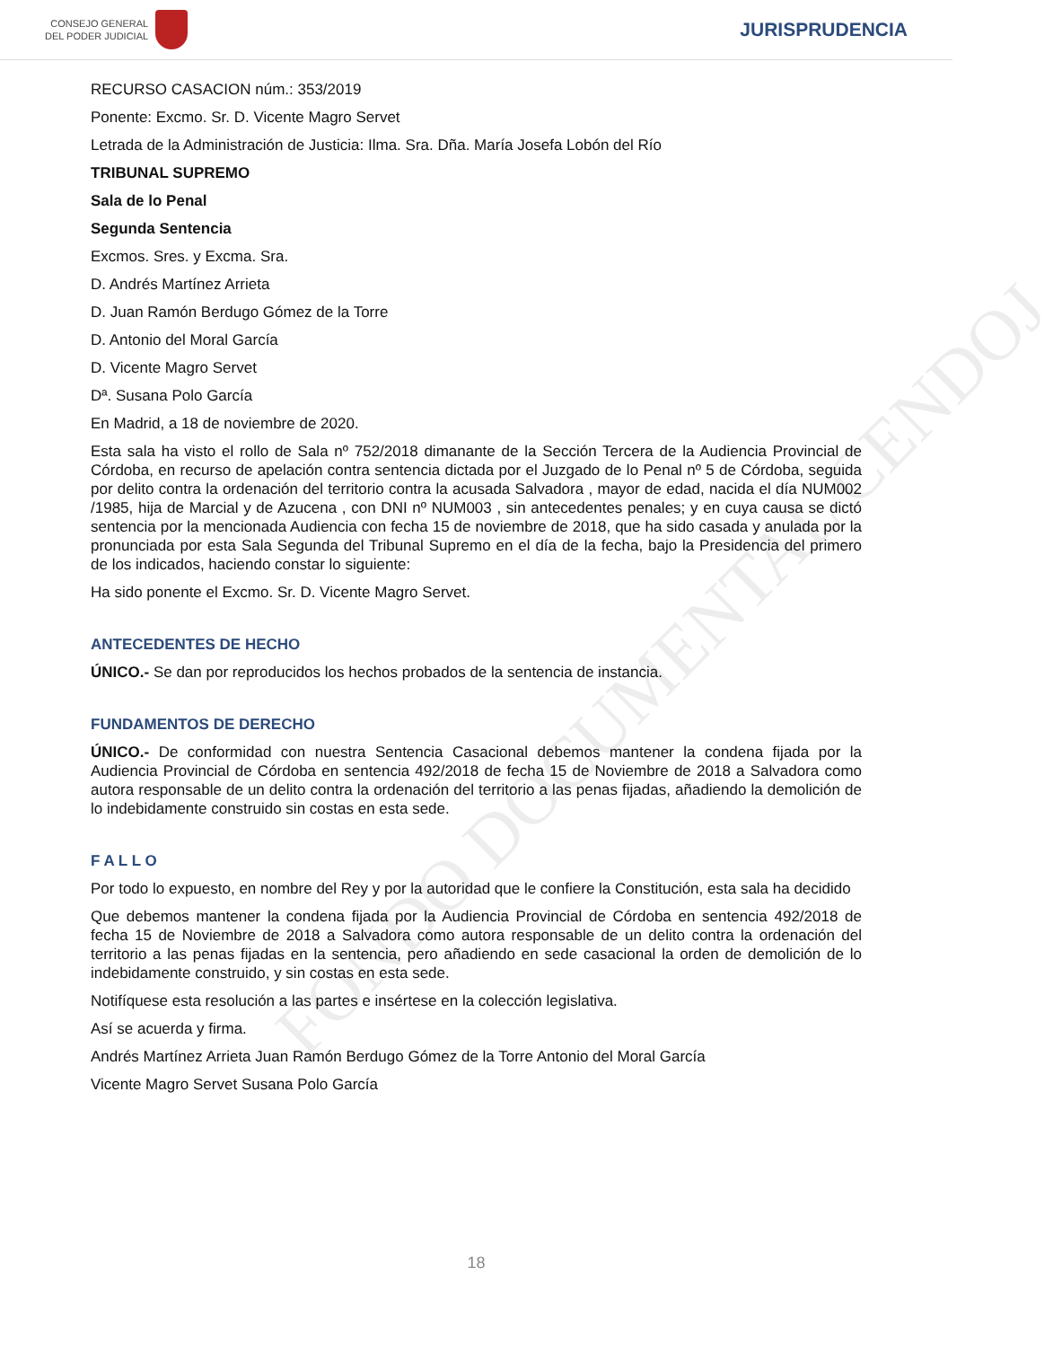FONDO DOCUMENTAL CENDOJ
CONSEJO GENERAL
DEL PODER JUDICIAL
JURISPRUDENCIA
RECURSO CASACION núm.: 353/2019
Ponente: Excmo. Sr. D. Vicente Magro Servet
Letrada de la Administración de Justicia: Ilma. Sra. Dña. María Josefa Lobón del Río
TRIBUNAL SUPREMO
Sala de lo Penal
Segunda Sentencia
Excmos. Sres. y Excma. Sra.
D. Andrés Martínez Arrieta
D. Juan Ramón Berdugo Gómez de la Torre
D. Antonio del Moral García
D. Vicente Magro Servet
Dª. Susana Polo García
En Madrid, a 18 de noviembre de 2020.
Esta sala ha visto el rollo de Sala nº 752/2018 dimanante de la Sección Tercera de la Audiencia Provincial de Córdoba, en recurso de apelación contra sentencia dictada por el Juzgado de lo Penal nº 5 de Córdoba, seguida por delito contra la ordenación del territorio contra la acusada Salvadora , mayor de edad, nacida el día NUM002 /1985, hija de Marcial y de Azucena , con DNI nº NUM003 , sin antecedentes penales; y en cuya causa se dictó sentencia por la mencionada Audiencia con fecha 15 de noviembre de 2018, que ha sido casada y anulada por la pronunciada por esta Sala Segunda del Tribunal Supremo en el día de la fecha, bajo la Presidencia del primero de los indicados, haciendo constar lo siguiente:
Ha sido ponente el Excmo. Sr. D. Vicente Magro Servet.
ANTECEDENTES DE HECHO
ÚNICO.- Se dan por reproducidos los hechos probados de la sentencia de instancia.
FUNDAMENTOS DE DERECHO
ÚNICO.- De conformidad con nuestra Sentencia Casacional debemos mantener la condena fijada por la Audiencia Provincial de Córdoba en sentencia 492/2018 de fecha 15 de Noviembre de 2018 a Salvadora como autora responsable de un delito contra la ordenación del territorio a las penas fijadas, añadiendo la demolición de lo indebidamente construido sin costas en esta sede.
F A L L O
Por todo lo expuesto, en nombre del Rey y por la autoridad que le confiere la Constitución, esta sala ha decidido
Que debemos mantener la condena fijada por la Audiencia Provincial de Córdoba en sentencia 492/2018 de fecha 15 de Noviembre de 2018 a Salvadora como autora responsable de un delito contra la ordenación del territorio a las penas fijadas en la sentencia, pero añadiendo en sede casacional la orden de demolición de lo indebidamente construido, y sin costas en esta sede.
Notifíquese esta resolución a las partes e insértese en la colección legislativa.
Así se acuerda y firma.
Andrés Martínez Arrieta Juan Ramón Berdugo Gómez de la Torre Antonio del Moral García
Vicente Magro Servet Susana Polo García
18